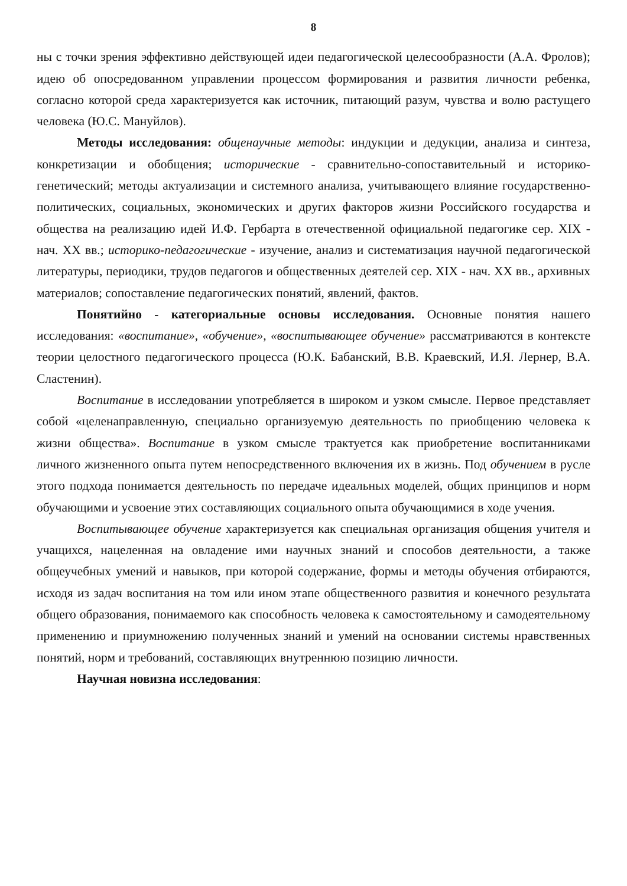8
ны с точки зрения эффективно действующей идеи педагогической целесообразности (А.А. Фролов); идею об опосредованном управлении процессом формирования и развития личности ребенка, согласно которой среда характеризуется как источник, питающий разум, чувства и волю растущего человека (Ю.С. Мануйлов).
Методы исследования: общенаучные методы: индукции и дедукции, анализа и синтеза, конкретизации и обобщения; исторические - сравнительно-сопоставительный и историко-генетический; методы актуализации и системного анализа, учитывающего влияние государственно-политических, социальных, экономических и других факторов жизни Российского государства и общества на реализацию идей И.Ф. Гербарта в отечественной официальной педагогике сер. XIX - нач. XX вв.; историко-педагогические - изучение, анализ и систематизация научной педагогической литературы, периодики, трудов педагогов и общественных деятелей сер. XIX - нач. XX вв., архивных материалов; сопоставление педагогических понятий, явлений, фактов.
Понятийно - категориальные основы исследования. Основные понятия нашего исследования: «воспитание», «обучение», «воспитывающее обучение» рассматриваются в контексте теории целостного педагогического процесса (Ю.К. Бабанский, В.В. Краевский, И.Я. Лернер, В.А. Сластенин).
Воспитание в исследовании употребляется в широком и узком смысле. Первое представляет собой «целенаправленную, специально организуемую деятельность по приобщению человека к жизни общества». Воспитание в узком смысле трактуется как приобретение воспитанниками личного жизненного опыта путем непосредственного включения их в жизнь. Под обучением в русле этого подхода понимается деятельность по передаче идеальных моделей, общих принципов и норм обучающими и усвоение этих составляющих социального опыта обучающимися в ходе учения.
Воспитывающее обучение характеризуется как специальная организация общения учителя и учащихся, нацеленная на овладение ими научных знаний и способов деятельности, а также общеучебных умений и навыков, при которой содержание, формы и методы обучения отбираются, исходя из задач воспитания на том или ином этапе общественного развития и конечного результата общего образования, понимаемого как способность человека к самостоятельному и самодеятельному применению и приумножению полученных знаний и умений на основании системы нравственных понятий, норм и требований, составляющих внутреннюю позицию личности.
Научная новизна исследования: